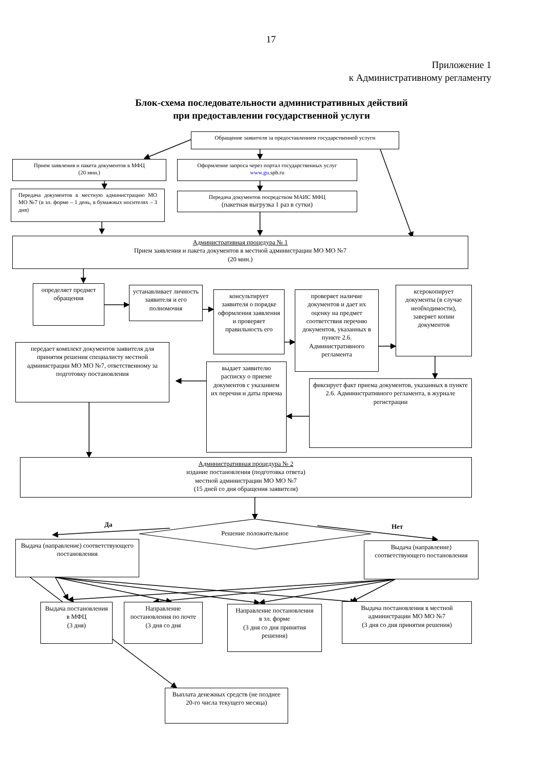17
Приложение 1
к Административному регламенту
Блок-схема последовательности административных действий
при предоставлении государственной услуги
Обращение заявителя за предоставлением государственной услуги
Прием заявления и пакета документов в МФЦ
(20 мин.)
Оформление запроса через портал государственных услуг
www.gu.spb.ru
Передача документов в местную администрацию МО МО №7 (в эл. форме – 1 день, в бумажных носителях – 3 дня)
Передача документов посредством МАИС МФЦ
(пакетная выгрузка 1 раз в сутки)
Административная процедура № 1
Прием заявления и пакета документов в местной администрации МО МО №7
(20 мин.)
определяет предмет обращения
устанавливает личность заявителя и его полномочия
консультирует заявителя о порядке оформления заявления и проверяет правильность его
проверяет наличие документов и дает их оценку на предмет соответствия перечню документов, указанных в пункте 2.6. Административного регламента
ксерокопирует документы (в случае необходимости), заверяет копии документов
передает комплект документов заявителя для принятия решения специалисту местной администрации МО МО №7, ответственному за подготовку постановления
выдает заявителю расписку о приеме документов с указанием их перечня и даты приема
фиксирует факт приема документов, указанных в пункте 2.6. Административного регламента, в журнале регистрации
Административная процедура № 2
издание постановления (подготовка ответа)
местной администрации МО МО №7
(15 дней со дня обращения заявителя)
Да
Решение положительное
Нет
Выдача (направление) соответствующего постановления
Выдача (направление) соответствующего постановления
Выдача постановления в МФЦ
(3 дня)
Направление постановления по почте
(3 дня со дня
Направление постановления
в эл. форме
(3 дня со дня принятия решения)
Выдача постановления в местной администрации МО МО №7
(3 дня со дня принятия решения)
Выплата денежных средств (не позднее 20-го числа текущего месяца)